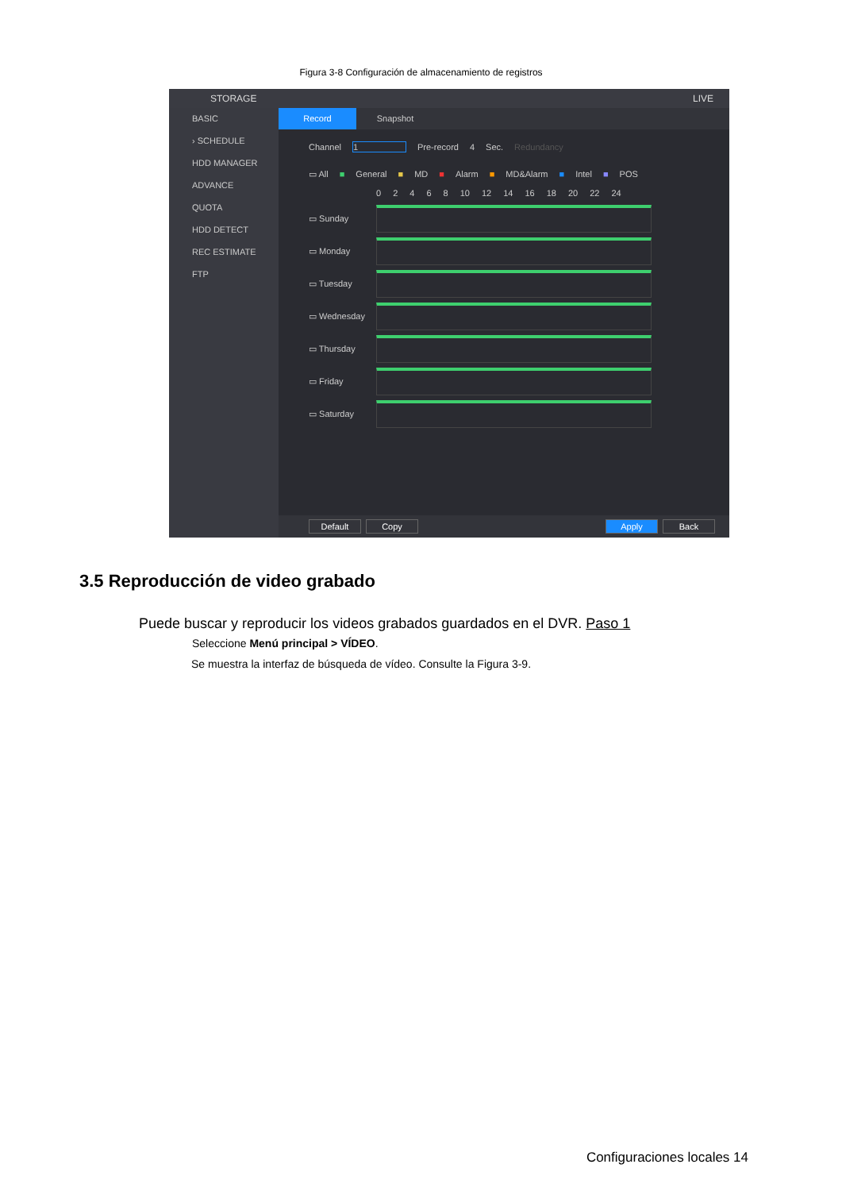Figura 3-8 Configuración de almacenamiento de registros
STORAGE LIVE
BASIC
› SCHEDULE
HDD MANAGER
ADVANCE
QUOTA
HDD DETECT
REC ESTIMATE
FTP
Record Snapshot
Channel 1 Pre-record 4 Sec. Redundancy
▭ All ■ General ■ MD ■ Alarm ■ MD&Alarm ■ Intel ■ POS
02468 10 12 14 16 18 20 22 24
▭ Sunday
▭ Monday
▭ Tuesday
▭ Wednesday
▭ Thursday
▭ Friday
▭ Saturday
Default Copy Apply Back
3.5 Reproducción de video grabado
Puede buscar y reproducir los videos grabados guardados en el DVR. Paso 1
Seleccione Menú principal > VÍDEO.
Se muestra la interfaz de búsqueda de vídeo. Consulte la Figura 3-9.
Configuraciones locales 14